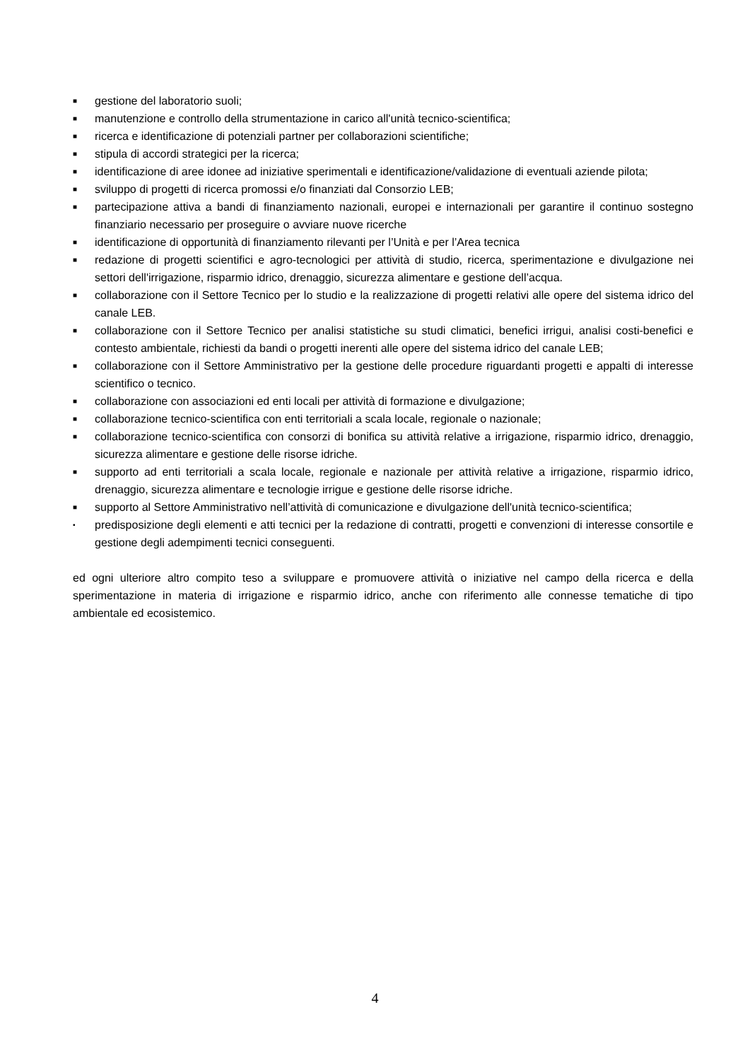■ gestione del laboratorio suoli;
■ manutenzione e controllo della strumentazione in carico all'unità tecnico-scientifica;
■ ricerca e identificazione di potenziali partner per collaborazioni scientifiche;
■ stipula di accordi strategici per la ricerca;
■ identificazione di aree idonee ad iniziative sperimentali e identificazione/validazione di eventuali aziende pilota;
■ sviluppo di progetti di ricerca promossi e/o finanziati dal Consorzio LEB;
■ partecipazione attiva a bandi di finanziamento nazionali, europei e internazionali per garantire il continuo sostegno finanziario necessario per proseguire o avviare nuove ricerche
■ identificazione di opportunità di finanziamento rilevanti per l’Unità e per l’Area tecnica
■ redazione di progetti scientifici e agro-tecnologici per attività di studio, ricerca, sperimentazione e divulgazione nei settori dell'irrigazione, risparmio idrico, drenaggio, sicurezza alimentare e gestione dell’acqua.
■ collaborazione con il Settore Tecnico per lo studio e la realizzazione di progetti relativi alle opere del sistema idrico del canale LEB.
■ collaborazione con il Settore Tecnico per analisi statistiche su studi climatici, benefici irrigui, analisi costi-benefici e contesto ambientale, richiesti da bandi o progetti inerenti alle opere del sistema idrico del canale LEB;
■ collaborazione con il Settore Amministrativo per la gestione delle procedure riguardanti progetti e appalti di interesse scientifico o tecnico.
■ collaborazione con associazioni ed enti locali per attività di formazione e divulgazione;
■ collaborazione tecnico-scientifica con enti territoriali a scala locale, regionale o nazionale;
■ collaborazione tecnico-scientifica con consorzi di bonifica su attività relative a irrigazione, risparmio idrico, drenaggio, sicurezza alimentare e gestione delle risorse idriche.
■ supporto ad enti territoriali a scala locale, regionale e nazionale per attività relative a irrigazione, risparmio idrico, drenaggio, sicurezza alimentare e tecnologie irrigue e gestione delle risorse idriche.
■ supporto al Settore Amministrativo nell’attività di comunicazione e divulgazione dell'unità tecnico-scientifica;
▪ predisposizione degli elementi e atti tecnici per la redazione di contratti, progetti e convenzioni di interesse consortile e gestione degli adempimenti tecnici conseguenti.
ed ogni ulteriore altro compito teso a sviluppare e promuovere attività o iniziative nel campo della ricerca e della sperimentazione in materia di irrigazione e risparmio idrico, anche con riferimento alle connesse tematiche di tipo ambientale ed ecosistemico.
4